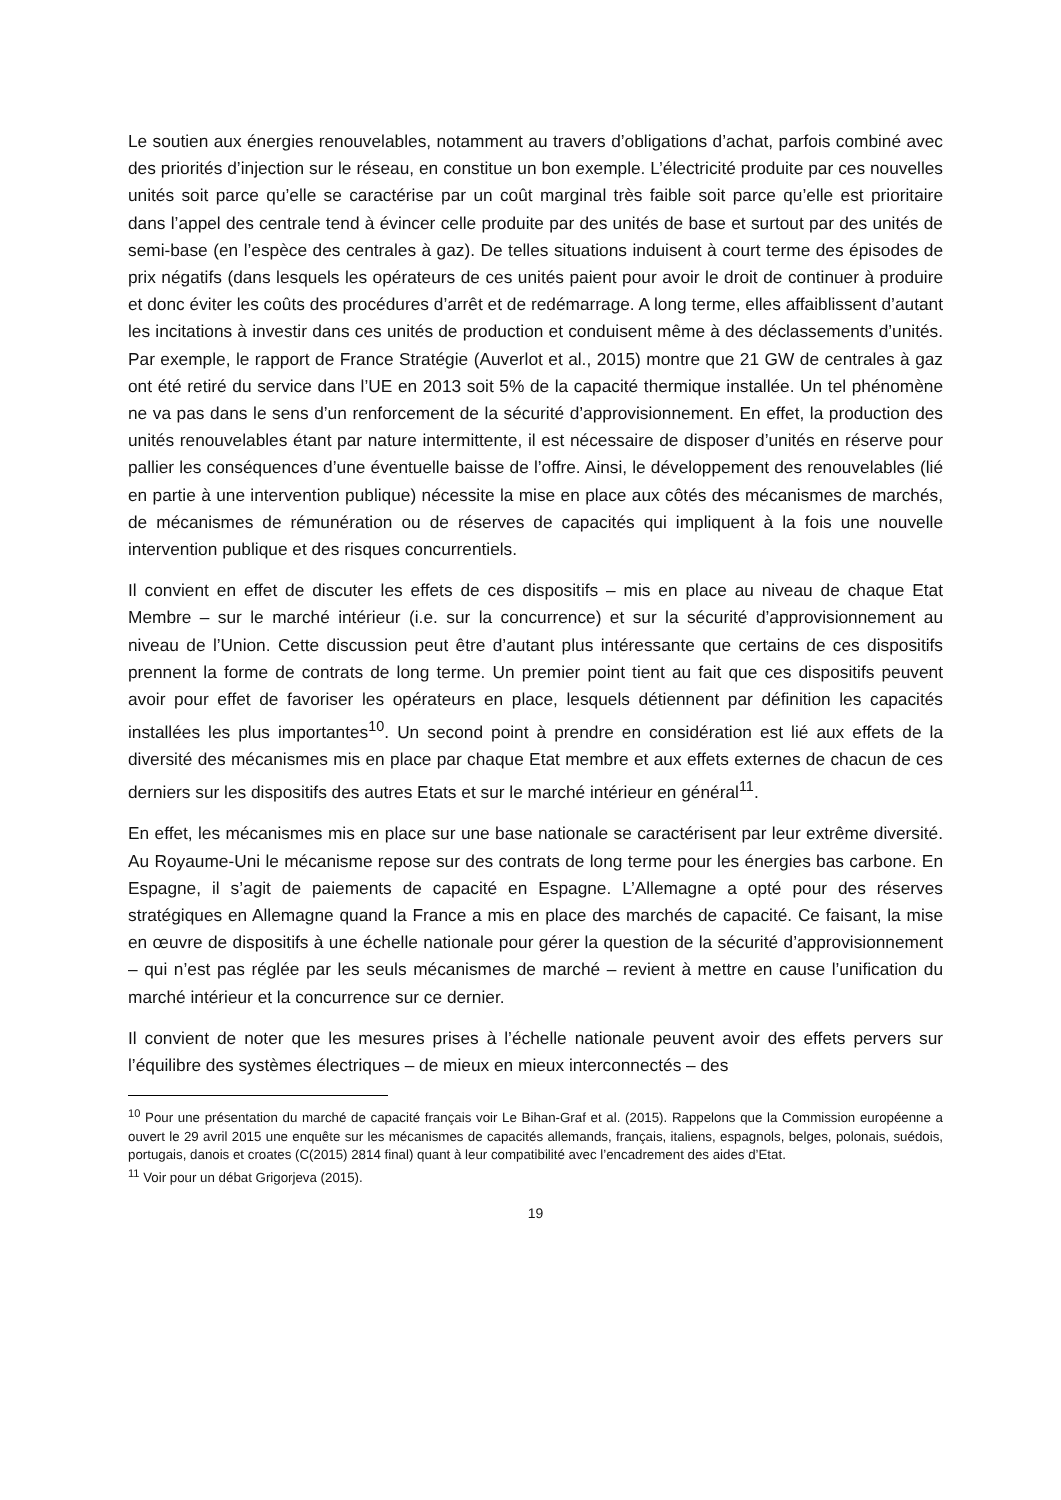Le soutien aux énergies renouvelables, notamment au travers d’obligations d’achat, parfois combiné avec des priorités d’injection sur le réseau, en constitue un bon exemple. L’électricité produite par ces nouvelles unités soit parce qu’elle se caractérise par un coût marginal très faible soit parce qu’elle est prioritaire dans l’appel des centrale tend à évincer celle produite par des unités de base et surtout par des unités de semi-base (en l’espèce des centrales à gaz). De telles situations induisent à court terme des épisodes de prix négatifs (dans lesquels les opérateurs de ces unités paient pour avoir le droit de continuer à produire et donc éviter les coûts des procédures d’arrêt et de redémarrage. A long terme, elles affaiblissent d’autant les incitations à investir dans ces unités de production et conduisent même à des déclassements d’unités. Par exemple, le rapport de France Stratégie (Auverlot et al., 2015) montre que 21 GW de centrales à gaz ont été retiré du service dans l’UE en 2013 soit 5% de la capacité thermique installée. Un tel phénomène ne va pas dans le sens d’un renforcement de la sécurité d’approvisionnement. En effet, la production des unités renouvelables étant par nature intermittente, il est nécessaire de disposer d’unités en réserve pour pallier les conséquences d’une éventuelle baisse de l’offre. Ainsi, le développement des renouvelables (lié en partie à une intervention publique) nécessite la mise en place aux côtés des mécanismes de marchés, de mécanismes de rémunération ou de réserves de capacités qui impliquent à la fois une nouvelle intervention publique et des risques concurrentiels.
Il convient en effet de discuter les effets de ces dispositifs – mis en place au niveau de chaque Etat Membre – sur le marché intérieur (i.e. sur la concurrence) et sur la sécurité d’approvisionnement au niveau de l’Union. Cette discussion peut être d’autant plus intéressante que certains de ces dispositifs prennent la forme de contrats de long terme. Un premier point tient au fait que ces dispositifs peuvent avoir pour effet de favoriser les opérateurs en place, lesquels détiennent par définition les capacités installées les plus importantes<sup>10</sup>. Un second point à prendre en considération est lié aux effets de la diversité des mécanismes mis en place par chaque Etat membre et aux effets externes de chacun de ces derniers sur les dispositifs des autres Etats et sur le marché intérieur en général<sup>11</sup>.
En effet, les mécanismes mis en place sur une base nationale se caractérisent par leur extrême diversité. Au Royaume-Uni le mécanisme repose sur des contrats de long terme pour les énergies bas carbone. En Espagne, il s’agit de paiements de capacité en Espagne. L’Allemagne a opté pour des réserves stratégiques en Allemagne quand la France a mis en place des marchés de capacité. Ce faisant, la mise en œuvre de dispositifs à une échelle nationale pour gérer la question de la sécurité d’approvisionnement – qui n’est pas réglée par les seuls mécanismes de marché – revient à mettre en cause l’unification du marché intérieur et la concurrence sur ce dernier.
Il convient de noter que les mesures prises à l’échelle nationale peuvent avoir des effets pervers sur l’équilibre des systèmes électriques – de mieux en mieux interconnectés – des
<sup>10</sup> Pour une présentation du marché de capacité français voir Le Bihan-Graf et al. (2015). Rappelons que la Commission européenne a ouvert le 29 avril 2015 une enquête sur les mécanismes de capacités allemands, français, italiens, espagnols, belges, polonais, suédois, portugais, danois et croates (C(2015) 2814 final) quant à leur compatibilité avec l’encadrement des aides d’Etat.
<sup>11</sup> Voir pour un débat Grigorjeva (2015).
19